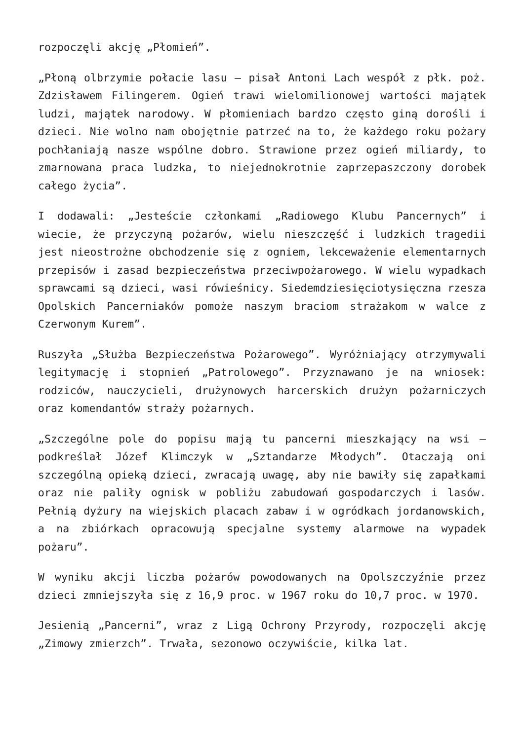rozpoczęli akcję „Płomień”.
„Płoną olbrzymie połacie lasu – pisał Antoni Lach wespół z płk. poż. Zdzisławem Filingerem. Ogień trawi wielomilionowej wartości majątek ludzi, majątek narodowy. W płomieniach bardzo często giną dorośli i dzieci. Nie wolno nam obojętnie patrzeć na to, że każdego roku pożary pochłaniają nasze wspólne dobro. Strawione przez ogień miliardy, to zmarnowana praca ludzka, to niejednokrotnie zaprzepaszczony dorobek całego życia”.
I dodawali: „Jesteście członkami „Radiowego Klubu Pancernych” i wiecie, że przyczyną pożarów, wielu nieszczęść i ludzkich tragedii jest nieostrożne obchodzenie się z ogniem, lekceważenie elementarnych przepisów i zasad bezpieczeństwa przeciwpożarowego. W wielu wypadkach sprawcami są dzieci, wasi rówieśnicy. Siedemdziesięciotysięczna rzesza Opolskich Pancerniaków pomoże naszym braciom strażakom w walce z Czerwonym Kurem”.
Ruszyła „Służba Bezpieczeństwa Pożarowego”. Wyróżniający otrzymywali legitymację i stopnień „Patrolowego”. Przyznawano je na wniosek: rodziców, nauczycieli, drużynowych harcerskich drużyn pożarniczych oraz komendantów straży pożarnych.
„Szczególne pole do popisu mają tu pancerni mieszkający na wsi – podkreślał Józef Klimczyk w „Sztandarze Młodych”. Otaczają oni szczególną opieką dzieci, zwracają uwagę, aby nie bawiły się zapałkami oraz nie paliły ognisk w pobliżu zabudowań gospodarczych i lasów. Pełnią dyżury na wiejskich placach zabaw i w ogródkach jordanowskich, a na zbiórkach opracowują specjalne systemy alarmowe na wypadek pożaru”.
W wyniku akcji liczba pożarów powodowanych na Opolszczyźnie przez dzieci zmniejszyła się z 16,9 proc. w 1967 roku do 10,7 proc. w 1970.
Jesienią „Pancerni”, wraz z Ligą Ochrony Przyrody, rozpoczęli akcję „Zimowy zmierzch”. Trwała, sezonowo oczywiście, kilka lat.